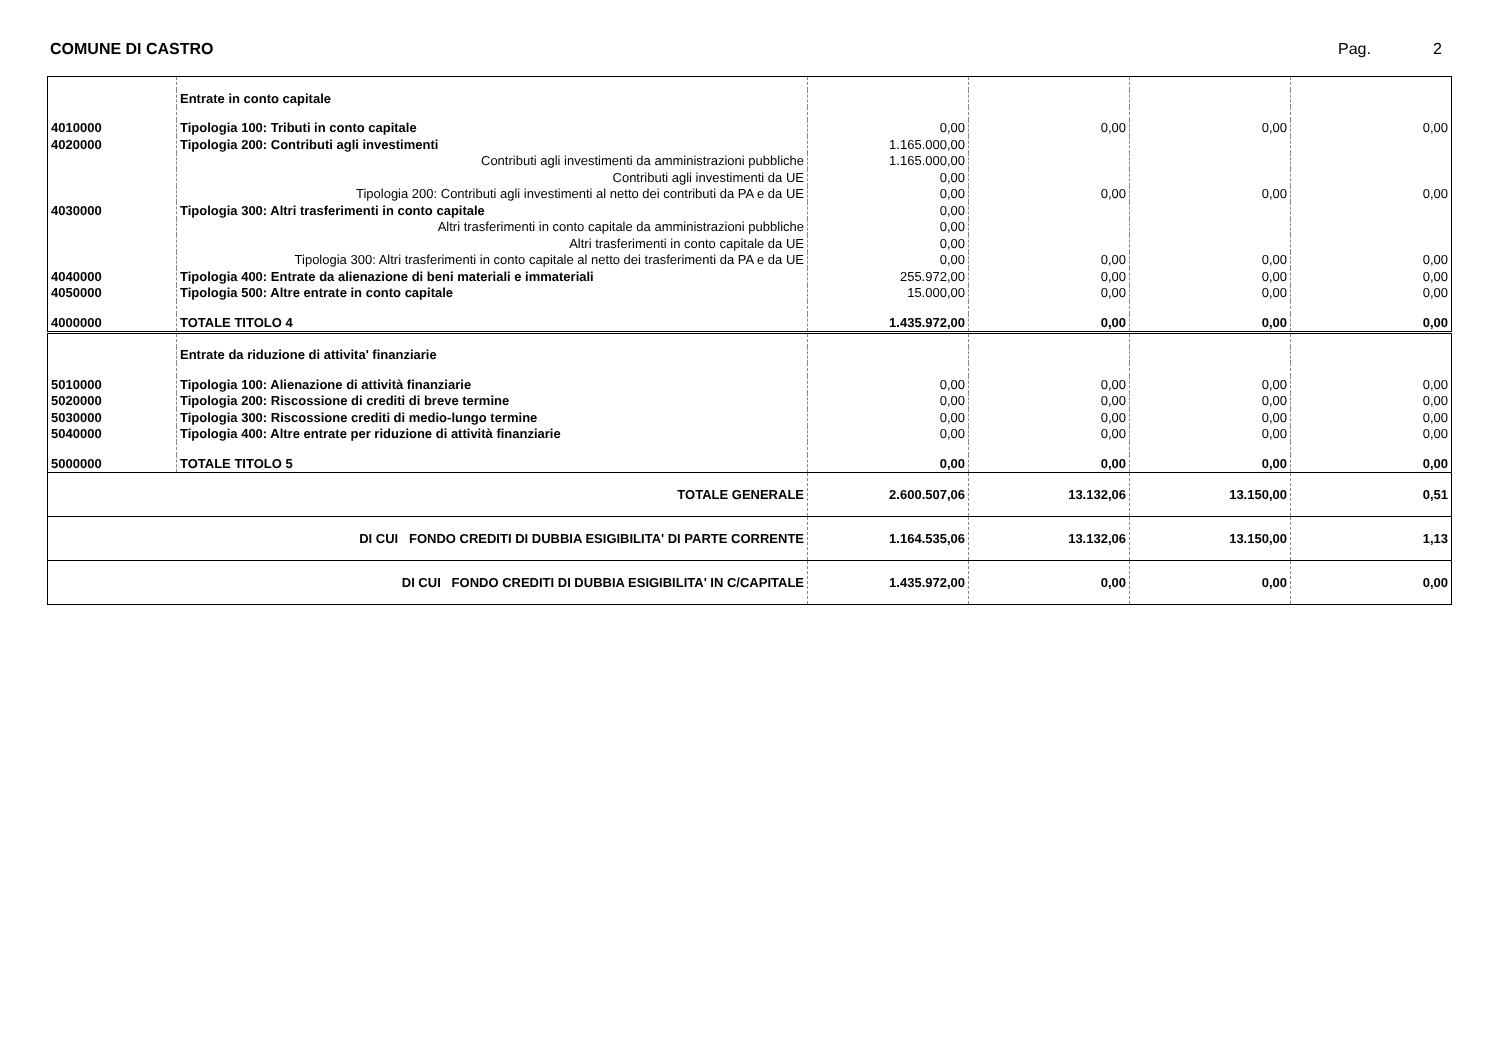COMUNE DI CASTRO Pag. 2
| | Entrate in conto capitale | | | | |
| 4010000 | Tipologia 100: Tributi in conto capitale | 0,00 | 0,00 | 0,00 | 0,00 |
| 4020000 | Tipologia 200: Contributi agli investimenti | 1.165.000,00 | | | |
| | Contributi agli investimenti da amministrazioni pubbliche | 1.165.000,00 | | | |
| | Contributi agli investimenti da UE | 0,00 | | | |
| | Tipologia 200: Contributi agli investimenti al netto dei contributi da PA e da UE | 0,00 | 0,00 | 0,00 | 0,00 |
| 4030000 | Tipologia 300: Altri trasferimenti in conto capitale | 0,00 | | | |
| | Altri trasferimenti in conto capitale da amministrazioni pubbliche | 0,00 | | | |
| | Altri trasferimenti in conto capitale da UE | 0,00 | | | |
| | Tipologia 300: Altri trasferimenti in conto capitale al netto dei trasferimenti da PA e da UE | 0,00 | 0,00 | 0,00 | 0,00 |
| 4040000 | Tipologia 400: Entrate da alienazione di beni materiali e immateriali | 255.972,00 | 0,00 | 0,00 | 0,00 |
| 4050000 | Tipologia 500: Altre entrate in conto capitale | 15.000,00 | 0,00 | 0,00 | 0,00 |
| 4000000 | TOTALE TITOLO 4 | 1.435.972,00 | 0,00 | 0,00 | 0,00 |
| | Entrate da riduzione di attivita' finanziarie | | | | |
| 5010000 | Tipologia 100: Alienazione di attività finanziarie | 0,00 | 0,00 | 0,00 | 0,00 |
| 5020000 | Tipologia 200: Riscossione di crediti di breve termine | 0,00 | 0,00 | 0,00 | 0,00 |
| 5030000 | Tipologia 300: Riscossione crediti di medio-lungo termine | 0,00 | 0,00 | 0,00 | 0,00 |
| 5040000 | Tipologia 400: Altre entrate per riduzione di attività finanziarie | 0,00 | 0,00 | 0,00 | 0,00 |
| 5000000 | TOTALE TITOLO 5 | 0,00 | 0,00 | 0,00 | 0,00 |
| TOTALE GENERALE | | 2.600.507,06 | 13.132,06 | 13.150,00 | 0,51 |
| DI CUI FONDO CREDITI DI DUBBIA ESIGIBILITA' DI PARTE CORRENTE | | 1.164.535,06 | 13.132,06 | 13.150,00 | 1,13 |
| DI CUI FONDO CREDITI DI DUBBIA ESIGIBILITA' IN C/CAPITALE | | 1.435.972,00 | 0,00 | 0,00 | 0,00 |